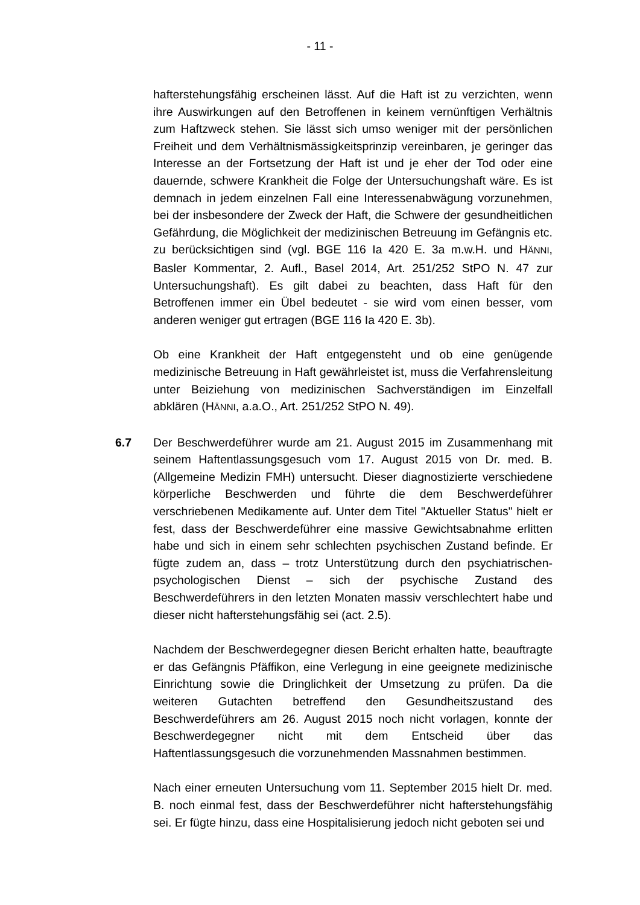- 11 -
hafterstehungsfähig erscheinen lässt. Auf die Haft ist zu verzichten, wenn ihre Auswirkungen auf den Betroffenen in keinem vernünftigen Verhältnis zum Haftzweck stehen. Sie lässt sich umso weniger mit der persönlichen Freiheit und dem Verhältnismässigkeitsprinzip vereinbaren, je geringer das Interesse an der Fortsetzung der Haft ist und je eher der Tod oder eine dauernde, schwere Krankheit die Folge der Untersuchungshaft wäre. Es ist demnach in jedem einzelnen Fall eine Interessenabwägung vorzunehmen, bei der insbesondere der Zweck der Haft, die Schwere der gesundheitlichen Gefährdung, die Möglichkeit der medizinischen Betreuung im Gefängnis etc. zu berücksichtigen sind (vgl. BGE 116 Ia 420 E. 3a m.w.H. und HÄNNI, Basler Kommentar, 2. Aufl., Basel 2014, Art. 251/252 StPO N. 47 zur Untersuchungshaft). Es gilt dabei zu beachten, dass Haft für den Betroffenen immer ein Übel bedeutet - sie wird vom einen besser, vom anderen weniger gut ertragen (BGE 116 Ia 420 E. 3b).
Ob eine Krankheit der Haft entgegensteht und ob eine genügende medizinische Betreuung in Haft gewährleistet ist, muss die Verfahrensleitung unter Beiziehung von medizinischen Sachverständigen im Einzelfall abklären (HÄNNI, a.a.O., Art. 251/252 StPO N. 49).
6.7 Der Beschwerdeführer wurde am 21. August 2015 im Zusammenhang mit seinem Haftentlassungsgesuch vom 17. August 2015 von Dr. med. B. (Allgemeine Medizin FMH) untersucht. Dieser diagnostizierte verschiedene körperliche Beschwerden und führte die dem Beschwerdeführer verschriebenen Medikamente auf. Unter dem Titel "Aktueller Status" hielt er fest, dass der Beschwerdeführer eine massive Gewichtsabnahme erlitten habe und sich in einem sehr schlechten psychischen Zustand befinde. Er fügte zudem an, dass – trotz Unterstützung durch den psychiatrischen-psychologischen Dienst – sich der psychische Zustand des Beschwerdeführers in den letzten Monaten massiv verschlechtert habe und dieser nicht hafterstehungsfähig sei (act. 2.5).
Nachdem der Beschwerdegegner diesen Bericht erhalten hatte, beauftragte er das Gefängnis Pfäffikon, eine Verlegung in eine geeignete medizinische Einrichtung sowie die Dringlichkeit der Umsetzung zu prüfen. Da die weiteren Gutachten betreffend den Gesundheitszustand des Beschwerdeführers am 26. August 2015 noch nicht vorlagen, konnte der Beschwerdegegner nicht mit dem Entscheid über das Haftentlassungsgesuch die vorzunehmenden Massnahmen bestimmen.
Nach einer erneuten Untersuchung vom 11. September 2015 hielt Dr. med. B. noch einmal fest, dass der Beschwerdeführer nicht hafterstehungsfähig sei. Er fügte hinzu, dass eine Hospitalisierung jedoch nicht geboten sei und